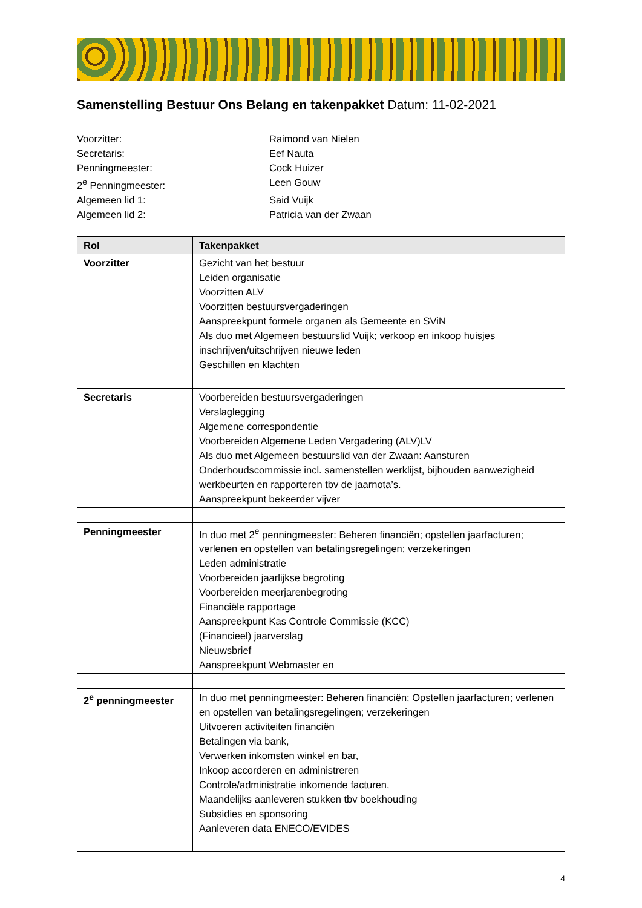Samenstelling Bestuur Ons Belang en takenpakket Datum: 11-02-2021
Voorzitter: Raimond van Nielen
Secretaris: Eef Nauta
Penningmeester: Cock Huizer
2<sup>e</sup> Penningmeester: Leen Gouw
Algemeen lid 1: Said Vuijk
Algemeen lid 2: Patricia van der Zwaan
| Rol | Takenpakket |
| --- | --- |
| Voorzitter | Gezicht van het bestuur Leiden organisatie Voorzitten ALV Voorzitten bestuursvergaderingen Aanspreekpunt formele organen als Gemeente en SViN Als duo met Algemeen bestuurslid Vuijk; verkoop en inkoop huisjes inschrijven/uitschrijven nieuwe leden Geschillen en klachten |
| Secretaris | Voorbereiden bestuursvergaderingen Verslaglegging Algemene correspondentie Voorbereiden Algemene Leden Vergadering (ALV)LV Als duo met Algemeen bestuurslid van der Zwaan: Aansturen Onderhoudscommissie incl. samenstellen werklijst, bijhouden aanwezigheid werkbeurten en rapporteren tbv de jaarnota’s. Aanspreekpunt bekeerder vijver |
| Penningmeester | In duo met 2<sup>e</sup> penningmeester: Beheren financiën; opstellen jaarfacturen; verlenen en opstellen van betalingsregelingen; verzekeringen Leden administratie Voorbereiden jaarlijkse begroting Voorbereiden meerjarenbegroting Financiële rapportage Aanspreekpunt Kas Controle Commissie (KCC) (Financieel) jaarverslag Nieuwsbrief Aanspreekpunt Webmaster en |
| 2<sup>e</sup> penningmeester | In duo met penningmeester: Beheren financiën; Opstellen jaarfacturen; verlenen en opstellen van betalingsregelingen; verzekeringen Uitvoeren activiteiten financiën Betalingen via bank, Verwerken inkomsten winkel en bar, Inkoop accorderen en administreren Controle/administratie inkomende facturen, Maandelijks aanleveren stukken tbv boekhouding Subsidies en sponsoring Aanleveren data ENECO/EVIDES |
4